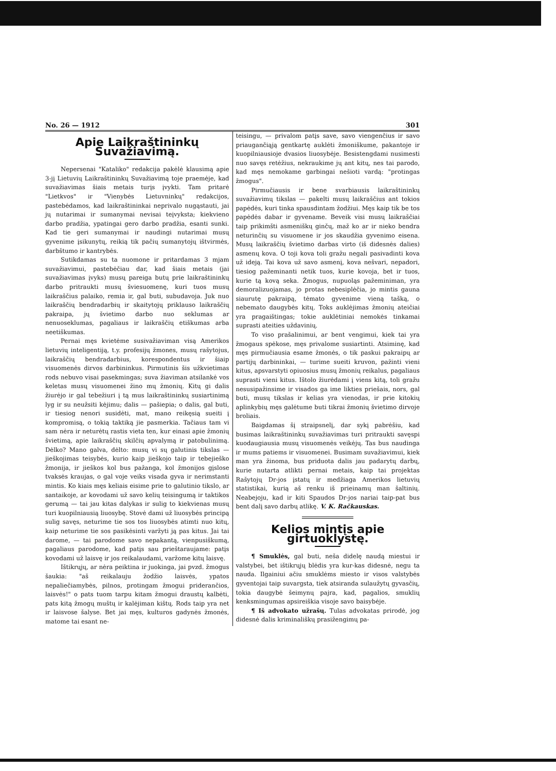No. 26 — 1912 301
Apie Laikraštininkų Suvažiavimą.
Nepersenai "Kataliko" redakcija pakėlė klausimą apie 3-jį Lietuvių Laikraštininkų Suvažiavimą toje praemėje, kad suvažiavimas šiais metais turįs įvykti. Tam pritarė "Lietkvos" ir "Vienybės Lietuvninkų" redakcijos, pastebėdamos, kad laikraštininkai neprivalo nugąstauti, jai jų nutarimai ir sumanymai nevisai teįvyksta; kiekvieno darbo pradžia, ypatingai gero darbo pradžia, esanti sunki. Kad tie geri sumanymai ir naudingi nutarimai musų gyvenime įsikunytų, reikią tik pačių sumanytojų ištvirmės, darbštumo ir kantrybės.
Sutikdamas su ta nuomone ir pritardamas 3 mjam suvažiavimui, pastebėčiau dar, kad šiais metais (jai suvažiavimas įvyks) musų pareiga butų prie laikraštininkų darbo pritraukti musų šviesuomenę, kuri tuos musų laikraščius palaiko, remia ir, gal buti, subudavoja. Juk nuo laikraščių bendradarbių ir skaitytojų priklauso laikraščių pakraipa, jų švietimo darbo nuo seklumas ar nenuoseklumas, pagaliaus ir laikraščių etiškumas arba neetiškumas.
Pernai męs kvietėme susivažiaviman visą Amerikos lietuvių inteligentiją, t.y. profesijų žmones, musų rašytojus, laikraščių bendradarbius, korespondentus ir šiaip visuomenės dirvos darbininkus. Pirmutinis šis užkvietimas rods nebuvo visai pasekmingas; suva žiaviman atsilankė vos keletas musų visuomenei žino mų žmonių. Kitų gi dalis žiurėjo ir gal tebežiuri į tą mus laikraštininkų susiartinimą lyg ir su neužsiti kėjimu; dalis — pašiepia; o dalis, gal buti, ir tiesiog nenori susidėti, mat, mano reikęsią sueiti į kompromisą, o tokią taktiką jie pasmerkia. Tačiaus tam vi sam nėra ir neturėtų rastis vieta ten, kur einasi apie žmonių švietimą, apie laikraščių skilčių apvalymą ir patobulinimą. Dėlko? Mano galva, dėlto: musų vi sų galutinis tikslas — jieškojimas teisybės, kurio kaip jieškojo taip ir tebejieško žmonija, ir jieškos kol bus pažanga, kol žmonijos gįslose tvaksės kraujas, o gal voje veiks visada gyva ir nerimstanti mintis. Ko kiais męs keliais eisime prie to galutinio tikslo, ar santaikoje, ar kovodami už savo kelių teisingumą ir taktikos gerumą — tai jau kitas dalykas ir sulig to kiekvienas musų turi kuopilniausią liuosybę. Stovė dami už liuosybės principą sulig savęs, neturime tie sos tos liuosybės atimti nuo kitų, kaip neturime tie sos pasikėsinti varžyti ją pas kitus. Jai tai darome, — tai parodome savo nepakantą, vienpusiškumą, pagaliaus parodome, kad patįs sau prieštaraujame: patįs kovodami už laisvę ir jos reikalaudami, varžome kitų laisvę.
Ištikrųjų, ar nėra peiktina ir juokinga, jai pvzd. žmogus šaukia: "aš reikalauju žodžio laisvės, ypatos nepaliečiamybės, pilnos, protingam žmogui priderančios, laisvės!" o pats tuom tarpu kitam žmogui draustų kalbėti, pats kitą žmogų muštų ir kalėjiman kištų. Rods taip yra net ir laisvose šalyse. Bet jai męs, kulturos gadynės žmonės, matome tai esant ne-
teisingu, — privalom patįs save, savo viengenčius ir savo priaugančiąją gentkartę auklėti žmoniškume, pakantoje ir kuopilniausioje dvasios liuosybėje. Besistengdami nusimesti nuo savęs retėžius, nekraukime jų ant kitų, nes tai parodo, kad męs nemokame garbingai nešioti vardą: "protingas žmogus".
Pirmučiausis ir bene svarbiausis laikraštininkų suvažiavimų tikslas — pakelti musų laikraščius ant tokios papėdės, kuri tinka spausdintam žodžiui. Męs kaip tik be tos papėdės dabar ir gyvename. Beveik visi musų laikraščiai taip prikimšti asmeniškų ginčų, maž ko ar ir nieko bendra neturinčių su visuomene ir jos skaudžia gyvenimo eisena. Musų laikraščių švietimo darbas virto (iš didesnės dalies) asmenų kova. O toji kova toli gražu negali pasivadinti kova už ideją. Tai kova už savo asmenį, kova nešvari, nepadori, tiesiog pažeminanti netik tuos, kurie kovoja, bet ir tuos, kurie tą kovą seka. Žmogus, nupuoląs pažeminiman, yra demoralizuojamas, jo protas nebesiplėčia, jo mintis gauna siaurutę pakraipą, tėmato gyvenime vieną tašką, o nebemato daugybės kitų. Toks auklėjimas žmonių ateičiai yra pragaištingas; tokie auklėtiniai nemokės tinkamai suprasti ateities uždavinių.
To viso prašalinimui, ar bent vengimui, kiek tai yra žmogaus spėkose, męs privalome susiartinti. Atsiminę, kad męs pirmučiausia esame žmonės, o tik paskui pakraipų ar partijų darbininkai, — turime sueiti kruvon, pažinti vieni kitus, apsvarstyti opiuosius musų žmonių reikalus, pagaliaus suprasti vieni kitus. Ištolo žiurėdami į viens kitą, toli gražu nesusipažinsime ir visados ga ime likties priešais, nors, gal buti, musų tikslas ir kelias yra vienodas, ir prie kitokių aplinkybių męs galėtume buti tikrai žmonių švietimo dirvoje broliais.
Baigdamas šį straipsnelį, dar sykį pabrėšiu, kad busimas laikraštininkų suvažiavimas turi pritraukti savęspi kuodaugiausia musų visuomenės veikėjų. Tas bus naudinga ir mums patiems ir visuomenei. Busimam suvažiavimui, kiek man yra žinoma, bus priduota dalis jau padarytų darbų, kurie nutarta atlikti pernai metais, kaip tai projektas Rašytojų Dr-jos įstatų ir medžiaga Amerikos lietuvių statistikai, kurią aš renku iš prieinamų man šaltinių. Neabejoju, kad ir kiti Spaudos Dr-jos nariai taip-pat bus bent dalį savo darbų atlikę. V. K. Račkauskas.
Kelios mintįs apie girtuoklystę.
¶ Smuklės, gal buti, neša didelę naudą miestui ir valstybei, bet ištikrųjų blėdis yra kur-kas didesnė, negu ta nauda. Ilgainiui ačiu smuklėms miesto ir visos valstybės gyventojai taip suvargsta, tiek atsiranda sulaužytų gyvasčių, tokia daugybė šeimynų pajra, kad, pagalios, smuklių kenksmingumas apsireiškia visoje savo baisybėje.
¶ Iš advokato užrašų. Tulas advokatas prirodė, jog didesnė dalis kriminališkų prasižengimų pa-